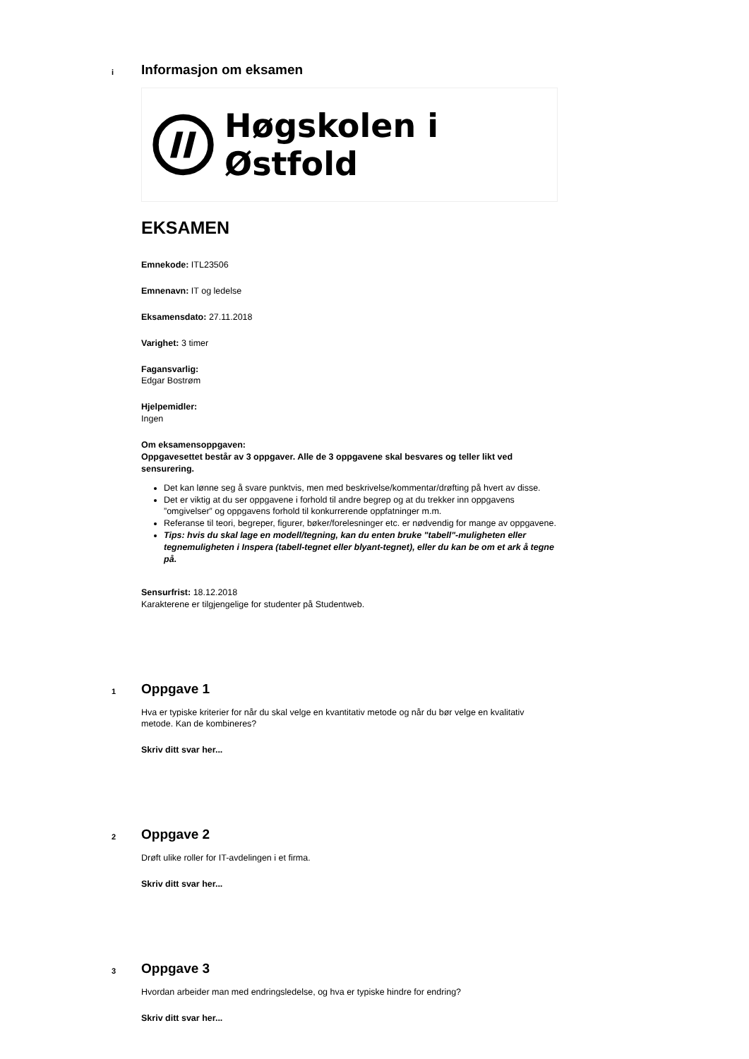i
Informasjon om eksamen
Høgskolen i Østfold
EKSAMEN
Emnekode: ITL23506
Emnenavn: IT og ledelse
Eksamensdato: 27.11.2018
Varighet: 3 timer
Fagansvarlig:
Edgar Bostrøm
Hjelpemidler:
Ingen
Om eksamensoppgaven:
Oppgavesettet består av 3 oppgaver. Alle de 3 oppgavene skal besvares og teller likt ved sensurering.
Det kan lønne seg å svare punktvis, men med beskrivelse/kommentar/drøfting på hvert av disse.
Det er viktig at du ser oppgavene i forhold til andre begrep og at du trekker inn oppgavens ”omgivelser” og oppgavens forhold til konkurrerende oppfatninger m.m.
Referanse til teori, begreper, figurer, bøker/forelesninger etc. er nødvendig for mange av oppgavene.
Tips: hvis du skal lage en modell/tegning, kan du enten bruke "tabell"-muligheten eller tegnemuligheten i Inspera (tabell-tegnet eller blyant-tegnet), eller du kan be om et ark å tegne på.
Sensurfrist: 18.12.2018
Karakterene er tilgjengelige for studenter på Studentweb.
1
Oppgave 1
Hva er typiske kriterier for når du skal velge en kvantitativ metode og når du bør velge en kvalitativ metode. Kan de kombineres?
Skriv ditt svar her...
2
Oppgave 2
Drøft ulike roller for IT-avdelingen i et firma.
Skriv ditt svar her...
3
Oppgave 3
Hvordan arbeider man med endringsledelse, og hva er typiske hindre for endring?
Skriv ditt svar her...